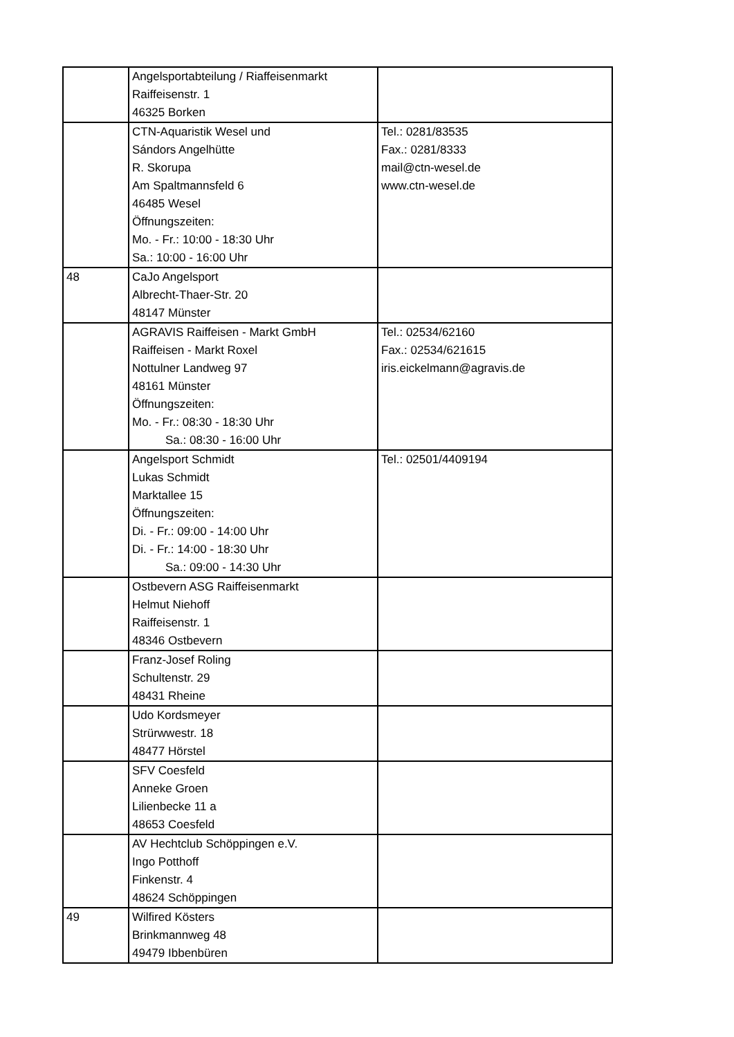| | Angelsportabteilung / Riaffeisenmarkt Raiffeisenstr. 1 46325 Borken | |
| | CTN-Aquaristik Wesel und Sándors Angelhütte R. Skorupa Am Spaltmannsfeld 6 46485 Wesel Öffnungszeiten: Mo. - Fr.: 10:00 - 18:30 Uhr Sa.: 10:00 - 16:00 Uhr | Tel.: 0281/83535 Fax.: 0281/8333 mail@ctn-wesel.de www.ctn-wesel.de |
| 48 | CaJo Angelsport Albrecht-Thaer-Str. 20 48147 Münster | |
| | AGRAVIS Raiffeisen - Markt GmbH Raiffeisen - Markt Roxel Nottulner Landweg 97 48161 Münster Öffnungszeiten: Mo. - Fr.: 08:30 - 18:30 Uhr Sa.: 08:30 - 16:00 Uhr | Tel.: 02534/62160 Fax.: 02534/621615 iris.eickelmann@agravis.de |
| | Angelsport Schmidt Lukas Schmidt Marktallee 15 Öffnungszeiten: Di. - Fr.: 09:00 - 14:00 Uhr Di. - Fr.: 14:00 - 18:30 Uhr Sa.: 09:00 - 14:30 Uhr | Tel.: 02501/4409194 |
| | Ostbevern ASG Raiffeisenmarkt Helmut Niehoff Raiffeisenstr. 1 48346 Ostbevern | |
| | Franz-Josef Roling Schultenstr. 29 48431 Rheine | |
| | Udo Kordsmeyer Strürwwestr. 18 48477 Hörstel | |
| | SFV Coesfeld Anneke Groen Lilienbecke 11 a 48653 Coesfeld | |
| | AV Hechtclub Schöppingen e.V. Ingo Potthoff Finkenstr. 4 48624 Schöppingen | |
| 49 | Wilfired Kösters Brinkmannweg 48 49479 Ibbenbüren | |